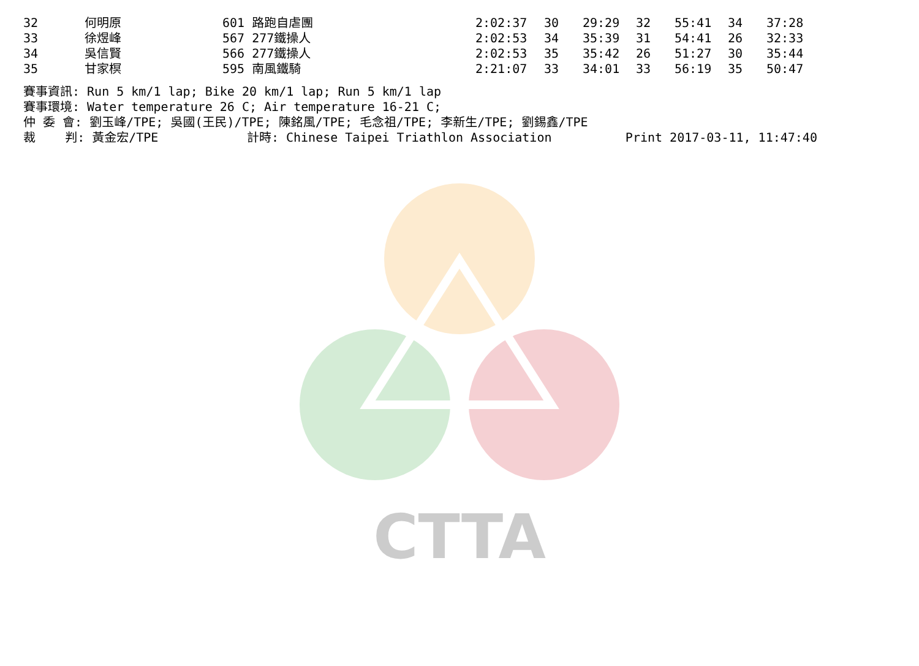| 32 | 何明原 | 601 路跑自虐團 | 2:02:37 | 30 | 29:29 | 32 | 55:41 | 34 | 37:28 |
| 33 | 徐煜峰 | 567 277鐵操人 | 2:02:53 | 34 | 35:39 | 31 | 54:41 | 26 | 32:33 |
| 34 | 吳信賢 | 566 277鐵操人 | 2:02:53 | 35 | 35:42 | 26 | 51:27 | 30 | 35:44 |
| 35 | 甘家榠 | 595 南風鐵騎 | 2:21:07 | 33 | 34:01 | 33 | 56:19 | 35 | 50:47 |
賽事資訊: Run 5 km/1 lap; Bike 20 km/1 lap; Run 5 km/1 lap 賽事環境: Water temperature 26 C; Air temperature 16-21 C; 仲 委 會: 劉玉峰/TPE; 吳國(王民)/TPE; 陳銘風/TPE; 毛念祖/TPE; 李新生/TPE; 劉錫鑫/TPE 裁 判: 黃金宏/TPE 計時: Chinese Taipei Triathlon Association Print 2017-03-11, 11:47:40
CTTA